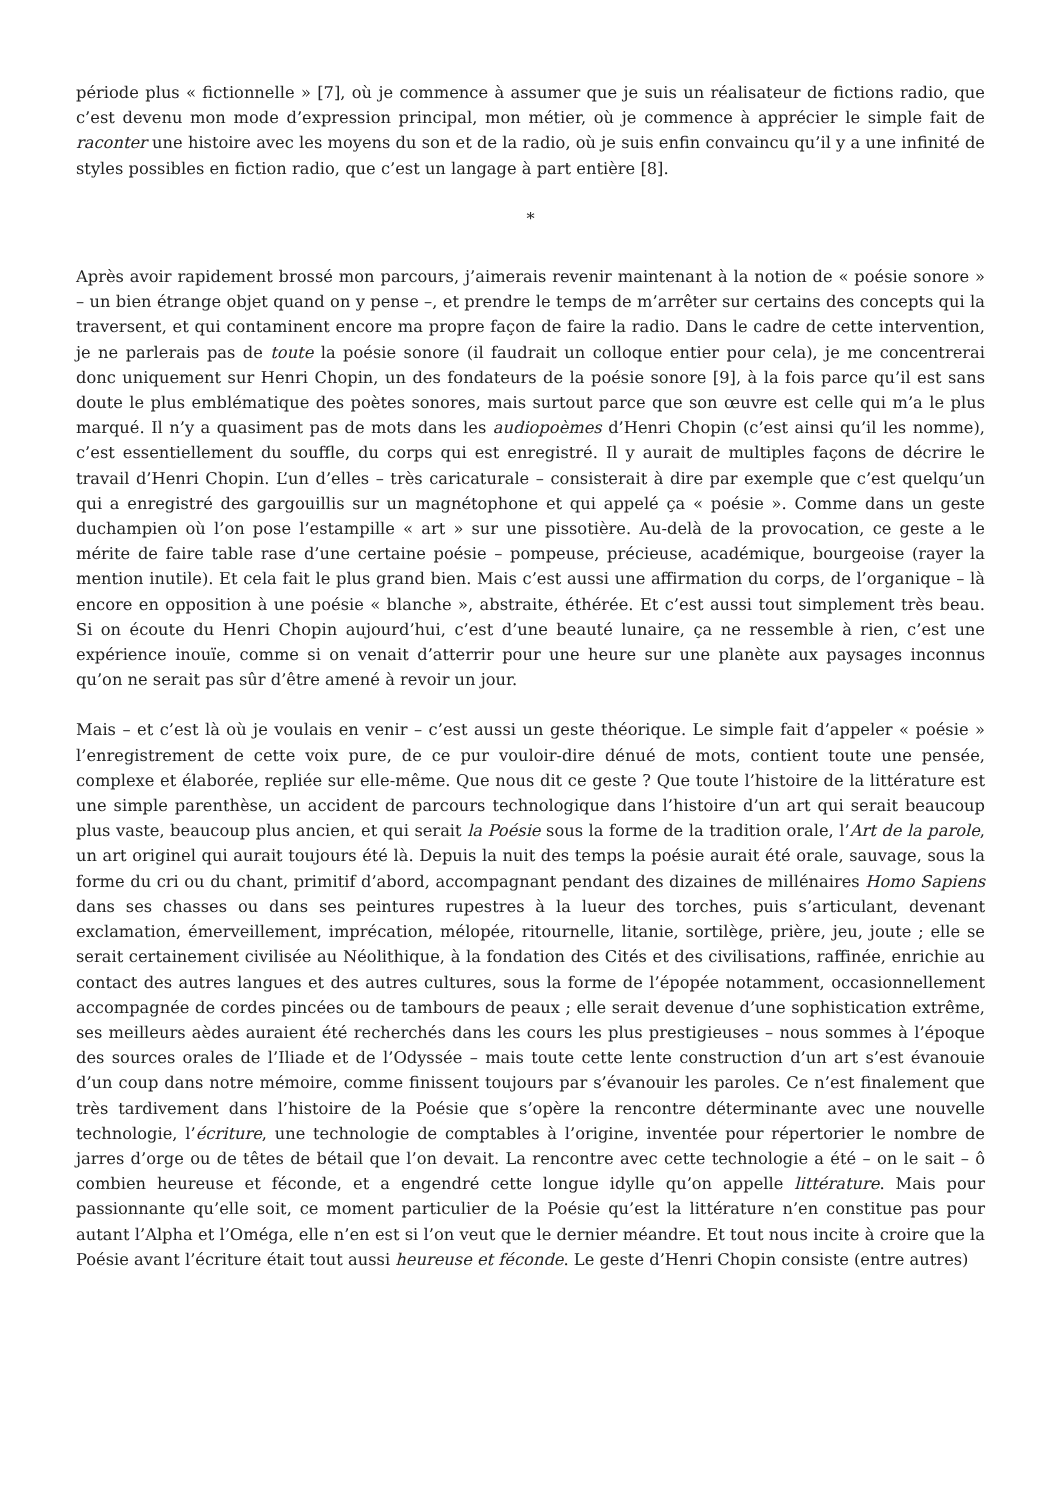période plus « fictionnelle » [7], où je commence à assumer que je suis un réalisateur de fictions radio, que c’est devenu mon mode d’expression principal, mon métier, où je commence à apprécier le simple fait de raconter une histoire avec les moyens du son et de la radio, où je suis enfin convaincu qu’il y a une infinité de styles possibles en fiction radio, que c’est un langage à part entière [8].
*
Après avoir rapidement brossé mon parcours, j’aimerais revenir maintenant à la notion de « poésie sonore » – un bien étrange objet quand on y pense –, et prendre le temps de m’arrêter sur certains des concepts qui la traversent, et qui contaminent encore ma propre façon de faire la radio. Dans le cadre de cette intervention, je ne parlerais pas de toute la poésie sonore (il faudrait un colloque entier pour cela), je me concentrerai donc uniquement sur Henri Chopin, un des fondateurs de la poésie sonore [9], à la fois parce qu’il est sans doute le plus emblématique des poètes sonores, mais surtout parce que son œuvre est celle qui m’a le plus marqué. Il n’y a quasiment pas de mots dans les audiopoèmes d’Henri Chopin (c’est ainsi qu’il les nomme), c’est essentiellement du souffle, du corps qui est enregistré. Il y aurait de multiples façons de décrire le travail d’Henri Chopin. L’un d’elles – très caricaturale – consisterait à dire par exemple que c’est quelqu’un qui a enregistré des gargouillis sur un magnétophone et qui appelé ça « poésie ». Comme dans un geste duchampien où l’on pose l’estampille « art » sur une pissotière. Au-delà de la provocation, ce geste a le mérite de faire table rase d’une certaine poésie – pompeuse, précieuse, académique, bourgeoise (rayer la mention inutile). Et cela fait le plus grand bien. Mais c’est aussi une affirmation du corps, de l’organique – là encore en opposition à une poésie « blanche », abstraite, éthérée. Et c’est aussi tout simplement très beau. Si on écoute du Henri Chopin aujourd’hui, c’est d’une beauté lunaire, ça ne ressemble à rien, c’est une expérience inouïe, comme si on venait d’atterrir pour une heure sur une planète aux paysages inconnus qu’on ne serait pas sûr d’être amené à revoir un jour.
Mais – et c’est là où je voulais en venir – c’est aussi un geste théorique. Le simple fait d’appeler « poésie » l’enregistrement de cette voix pure, de ce pur vouloir-dire dénué de mots, contient toute une pensée, complexe et élaborée, repliée sur elle-même. Que nous dit ce geste ? Que toute l’histoire de la littérature est une simple parenthèse, un accident de parcours technologique dans l’histoire d’un art qui serait beaucoup plus vaste, beaucoup plus ancien, et qui serait la Poésie sous la forme de la tradition orale, l’Art de la parole, un art originel qui aurait toujours été là. Depuis la nuit des temps la poésie aurait été orale, sauvage, sous la forme du cri ou du chant, primitif d’abord, accompagnant pendant des dizaines de millénaires Homo Sapiens dans ses chasses ou dans ses peintures rupestres à la lueur des torches, puis s’articulant, devenant exclamation, émerveillement, imprécation, mélopée, ritournelle, litanie, sortilège, prière, jeu, joute ; elle se serait certainement civilisée au Néolithique, à la fondation des Cités et des civilisations, raffinée, enrichie au contact des autres langues et des autres cultures, sous la forme de l’épopée notamment, occasionnellement accompagnée de cordes pincées ou de tambours de peaux ; elle serait devenue d’une sophistication extrême, ses meilleurs aèdes auraient été recherchés dans les cours les plus prestigieuses – nous sommes à l’époque des sources orales de l’Iliade et de l’Odyssée – mais toute cette lente construction d’un art s’est évanouie d’un coup dans notre mémoire, comme finissent toujours par s’évanouir les paroles. Ce n’est finalement que très tardivement dans l’histoire de la Poésie que s’opère la rencontre déterminante avec une nouvelle technologie, l’écriture, une technologie de comptables à l’origine, inventée pour répertorier le nombre de jarres d’orge ou de têtes de bétail que l’on devait. La rencontre avec cette technologie a été – on le sait – ô combien heureuse et féconde, et a engendré cette longue idylle qu’on appelle littérature. Mais pour passionnante qu’elle soit, ce moment particulier de la Poésie qu’est la littérature n’en constitue pas pour autant l’Alpha et l’Oméga, elle n’en est si l’on veut que le dernier méandre. Et tout nous incite à croire que la Poésie avant l’écriture était tout aussi heureuse et féconde. Le geste d’Henri Chopin consiste (entre autres)